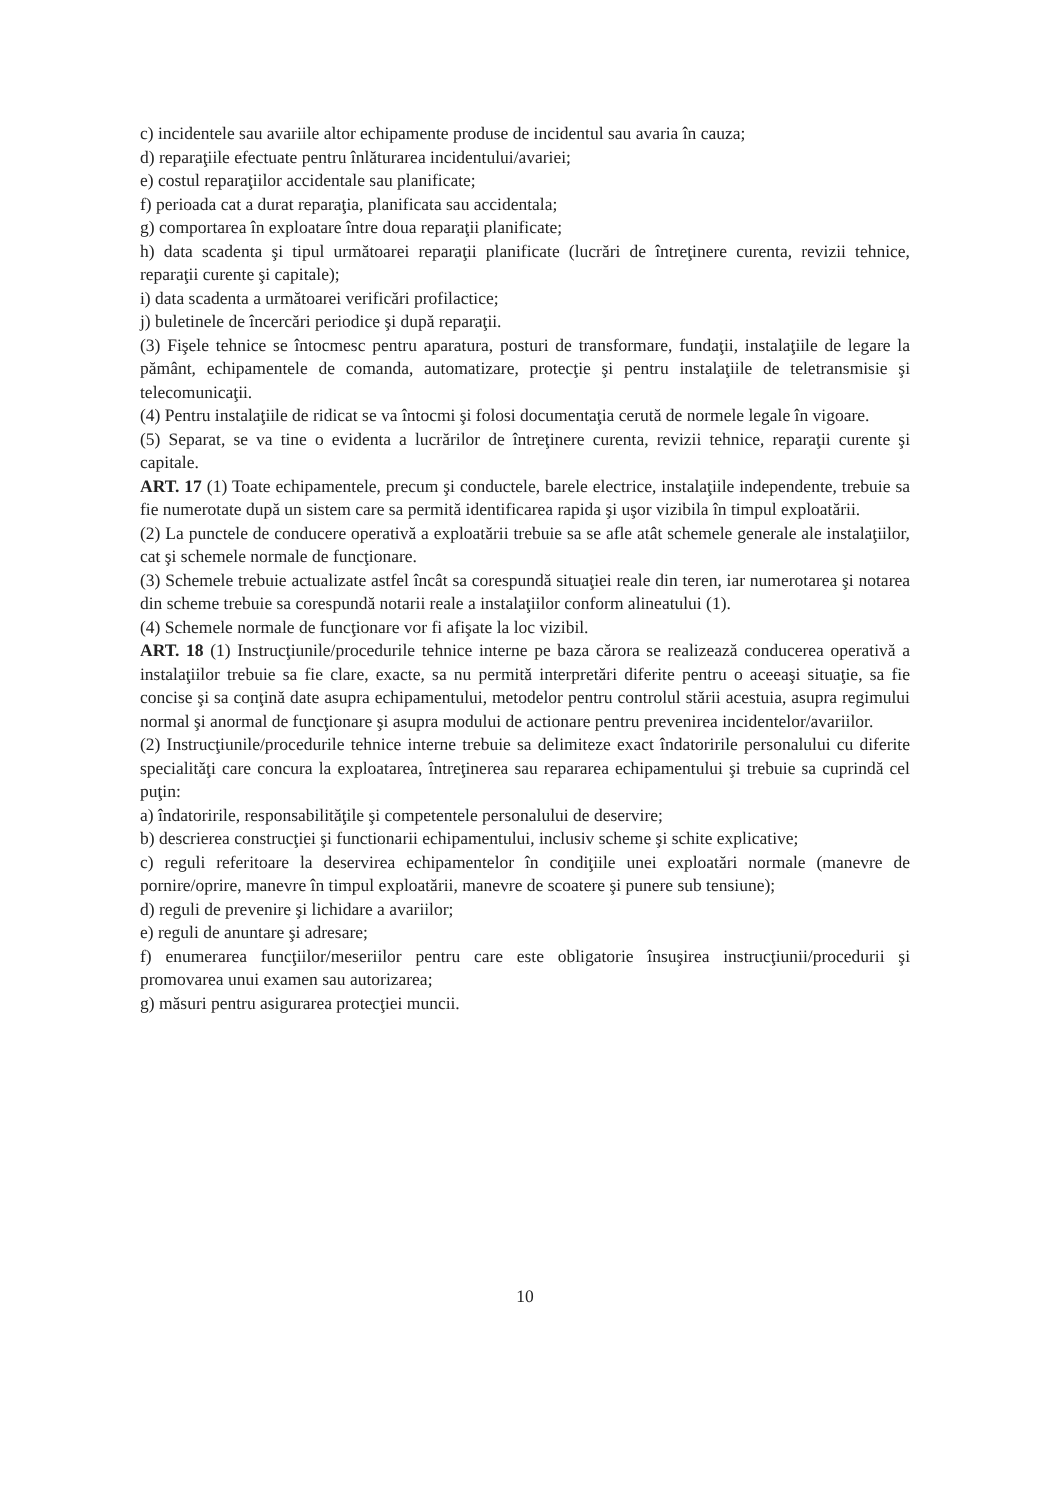c) incidentele sau avariile altor echipamente produse de incidentul sau avaria în cauza;
d) reparaţiile efectuate pentru înlăturarea incidentului/avariei;
e) costul reparaţiilor accidentale sau planificate;
f) perioada cat a durat reparaţia, planificata sau accidentala;
g) comportarea în exploatare între doua reparaţii planificate;
h) data scadenta şi tipul următoarei reparaţii planificate (lucrări de întreţinere curenta, revizii tehnice, reparaţii curente şi capitale);
i) data scadenta a următoarei verificări profilactice;
j) buletinele de încercări periodice şi după reparaţii.
(3) Fişele tehnice se întocmesc pentru aparatura, posturi de transformare, fundaţii, instalaţiile de legare la pământ, echipamentele de comanda, automatizare, protecţie şi pentru instalaţiile de teletransmisie şi telecomunicaţii.
(4) Pentru instalaţiile de ridicat se va întocmi şi folosi documentaţia cerută de normele legale în vigoare.
(5) Separat, se va tine o evidenta a lucrărilor de întreţinere curenta, revizii tehnice, reparaţii curente şi capitale.
ART. 17 (1) Toate echipamentele, precum şi conductele, barele electrice, instalaţiile independente, trebuie sa fie numerotate după un sistem care sa permită identificarea rapida şi uşor vizibila în timpul exploatării.
(2) La punctele de conducere operativă a exploatării trebuie sa se afle atât schemele generale ale instalaţiilor, cat şi schemele normale de funcţionare.
(3) Schemele trebuie actualizate astfel încât sa corespundă situaţiei reale din teren, iar numerotarea şi notarea din scheme trebuie sa corespundă notarii reale a instalaţiilor conform alineatului (1).
(4) Schemele normale de funcţionare vor fi afişate la loc vizibil.
ART. 18 (1) Instrucţiunile/procedurile tehnice interne pe baza cărora se realizează conducerea operativă a instalaţiilor trebuie sa fie clare, exacte, sa nu permită interpretări diferite pentru o aceeaşi situaţie, sa fie concise şi sa conţină date asupra echipamentului, metodelor pentru controlul stării acestuia, asupra regimului normal şi anormal de funcţionare şi asupra modului de actionare pentru prevenirea incidentelor/avariilor.
(2) Instrucţiunile/procedurile tehnice interne trebuie sa delimiteze exact îndatoririle personalului cu diferite specialităţi care concura la exploatarea, întreţinerea sau repararea echipamentului şi trebuie sa cuprindă cel puţin:
a) îndatoririle, responsabilităţile şi competentele personalului de deservire;
b) descrierea construcţiei şi functionarii echipamentului, inclusiv scheme şi schite explicative;
c) reguli referitoare la deservirea echipamentelor în condiţiile unei exploatări normale (manevre de pornire/oprire, manevre în timpul exploatării, manevre de scoatere şi punere sub tensiune);
d) reguli de prevenire şi lichidare a avariilor;
e) reguli de anuntare şi adresare;
f) enumerarea funcţiilor/meseriilor pentru care este obligatorie însuşirea instrucţiunii/procedurii şi promovarea unui examen sau autorizarea;
g) măsuri pentru asigurarea protecţiei muncii.
10